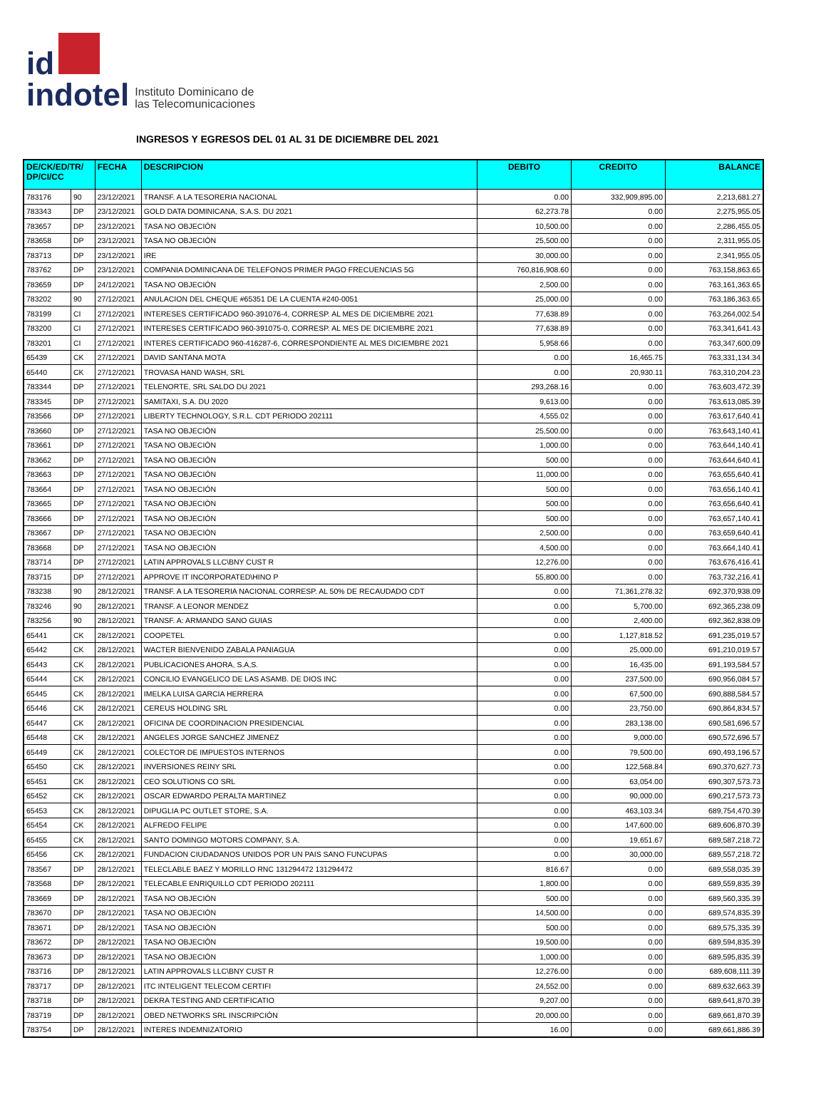id
indotel
Instituto Dominicano de
las Telecomunicaciones
INGRESOS Y EGRESOS DEL 01 AL 31 DE DICIEMBRE DEL 2021
| DE/CK/ED/TR/ DP/CI/CC | | FECHA | DESCRIPCION | DEBITO | CREDITO | BALANCE |
| --- | --- | --- | --- | --- | --- | --- |
| 783176 | 90 | 23/12/2021 | TRANSF. A LA TESORERIA NACIONAL | 0.00 | 332,909,895.00 | 2,213,681.27 |
| 783343 | DP | 23/12/2021 | GOLD DATA DOMINICANA, S.A.S. DU 2021 | 62,273.78 | 0.00 | 2,275,955.05 |
| 783657 | DP | 23/12/2021 | TASA NO OBJECIÓN | 10,500.00 | 0.00 | 2,286,455.05 |
| 783658 | DP | 23/12/2021 | TASA NO OBJECIÓN | 25,500.00 | 0.00 | 2,311,955.05 |
| 783713 | DP | 23/12/2021 | IRE | 30,000.00 | 0.00 | 2,341,955.05 |
| 783762 | DP | 23/12/2021 | COMPANIA DOMINICANA DE TELEFONOS PRIMER PAGO FRECUENCIAS 5G | 760,816,908.60 | 0.00 | 763,158,863.65 |
| 783659 | DP | 24/12/2021 | TASA NO OBJECIÓN | 2,500.00 | 0.00 | 763,161,363.65 |
| 783202 | 90 | 27/12/2021 | ANULACION DEL CHEQUE #65351 DE LA CUENTA #240-0051 | 25,000.00 | 0.00 | 763,186,363.65 |
| 783199 | CI | 27/12/2021 | INTERESES CERTIFICADO 960-391076-4, CORRESP. AL MES DE DICIEMBRE 2021 | 77,638.89 | 0.00 | 763,264,002.54 |
| 783200 | CI | 27/12/2021 | INTERESES CERTIFICADO 960-391075-0, CORRESP. AL MES DE DICIEMBRE 2021 | 77,638.89 | 0.00 | 763,341,641.43 |
| 783201 | CI | 27/12/2021 | INTERES CERTIFICADO 960-416287-6, CORRESPONDIENTE AL MES DICIEMBRE 2021 | 5,958.66 | 0.00 | 763,347,600.09 |
| 65439 | CK | 27/12/2021 | DAVID SANTANA MOTA | 0.00 | 16,465.75 | 763,331,134.34 |
| 65440 | CK | 27/12/2021 | TROVASA HAND WASH, SRL | 0.00 | 20,930.11 | 763,310,204.23 |
| 783344 | DP | 27/12/2021 | TELENORTE, SRL SALDO DU 2021 | 293,268.16 | 0.00 | 763,603,472.39 |
| 783345 | DP | 27/12/2021 | SAMITAXI, S.A. DU 2020 | 9,613.00 | 0.00 | 763,613,085.39 |
| 783566 | DP | 27/12/2021 | LIBERTY TECHNOLOGY, S.R.L. CDT PERIODO 202111 | 4,555.02 | 0.00 | 763,617,640.41 |
| 783660 | DP | 27/12/2021 | TASA NO OBJECIÓN | 25,500.00 | 0.00 | 763,643,140.41 |
| 783661 | DP | 27/12/2021 | TASA NO OBJECIÓN | 1,000.00 | 0.00 | 763,644,140.41 |
| 783662 | DP | 27/12/2021 | TASA NO OBJECIÓN | 500.00 | 0.00 | 763,644,640.41 |
| 783663 | DP | 27/12/2021 | TASA NO OBJECIÓN | 11,000.00 | 0.00 | 763,655,640.41 |
| 783664 | DP | 27/12/2021 | TASA NO OBJECIÓN | 500.00 | 0.00 | 763,656,140.41 |
| 783665 | DP | 27/12/2021 | TASA NO OBJECIÓN | 500.00 | 0.00 | 763,656,640.41 |
| 783666 | DP | 27/12/2021 | TASA NO OBJECIÓN | 500.00 | 0.00 | 763,657,140.41 |
| 783667 | DP | 27/12/2021 | TASA NO OBJECIÓN | 2,500.00 | 0.00 | 763,659,640.41 |
| 783668 | DP | 27/12/2021 | TASA NO OBJECIÓN | 4,500.00 | 0.00 | 763,664,140.41 |
| 783714 | DP | 27/12/2021 | LATIN APPROVALS LLC\BNY CUST R | 12,276.00 | 0.00 | 763,676,416.41 |
| 783715 | DP | 27/12/2021 | APPROVE IT INCORPORATED\HINO P | 55,800.00 | 0.00 | 763,732,216.41 |
| 783238 | 90 | 28/12/2021 | TRANSF. A LA TESORERIA NACIONAL CORRESP. AL 50% DE RECAUDADO CDT | 0.00 | 71,361,278.32 | 692,370,938.09 |
| 783246 | 90 | 28/12/2021 | TRANSF. A LEONOR MENDEZ | 0.00 | 5,700.00 | 692,365,238.09 |
| 783256 | 90 | 28/12/2021 | TRANSF. A: ARMANDO SANO GUIAS | 0.00 | 2,400.00 | 692,362,838.09 |
| 65441 | CK | 28/12/2021 | COOPETEL | 0.00 | 1,127,818.52 | 691,235,019.57 |
| 65442 | CK | 28/12/2021 | WACTER BIENVENIDO ZABALA PANIAGUA | 0.00 | 25,000.00 | 691,210,019.57 |
| 65443 | CK | 28/12/2021 | PUBLICACIONES AHORA, S.A,S. | 0.00 | 16,435.00 | 691,193,584.57 |
| 65444 | CK | 28/12/2021 | CONCILIO EVANGELICO DE LAS ASAMB. DE DIOS INC | 0.00 | 237,500.00 | 690,956,084.57 |
| 65445 | CK | 28/12/2021 | IMELKA LUISA GARCIA HERRERA | 0.00 | 67,500.00 | 690,888,584.57 |
| 65446 | CK | 28/12/2021 | CEREUS HOLDING SRL | 0.00 | 23,750.00 | 690,864,834.57 |
| 65447 | CK | 28/12/2021 | OFICINA DE COORDINACION PRESIDENCIAL | 0.00 | 283,138.00 | 690,581,696.57 |
| 65448 | CK | 28/12/2021 | ANGELES JORGE SANCHEZ JIMENEZ | 0.00 | 9,000.00 | 690,572,696.57 |
| 65449 | CK | 28/12/2021 | COLECTOR DE IMPUESTOS INTERNOS | 0.00 | 79,500.00 | 690,493,196.57 |
| 65450 | CK | 28/12/2021 | INVERSIONES REINY SRL | 0.00 | 122,568.84 | 690,370,627.73 |
| 65451 | CK | 28/12/2021 | CEO SOLUTIONS CO SRL | 0.00 | 63,054.00 | 690,307,573.73 |
| 65452 | CK | 28/12/2021 | OSCAR EDWARDO PERALTA MARTINEZ | 0.00 | 90,000.00 | 690,217,573.73 |
| 65453 | CK | 28/12/2021 | DIPUGLIA PC OUTLET STORE, S.A. | 0.00 | 463,103.34 | 689,754,470.39 |
| 65454 | CK | 28/12/2021 | ALFREDO FELIPE | 0.00 | 147,600.00 | 689,606,870.39 |
| 65455 | CK | 28/12/2021 | SANTO DOMINGO MOTORS COMPANY, S.A. | 0.00 | 19,651.67 | 689,587,218.72 |
| 65456 | CK | 28/12/2021 | FUNDACION CIUDADANOS UNIDOS POR UN PAIS SANO FUNCUPAS | 0.00 | 30,000.00 | 689,557,218.72 |
| 783567 | DP | 28/12/2021 | TELECLABLE BAEZ Y MORILLO RNC 131294472 131294472 | 816.67 | 0.00 | 689,558,035.39 |
| 783568 | DP | 28/12/2021 | TELECABLE ENRIQUILLO CDT PERIODO 202111 | 1,800.00 | 0.00 | 689,559,835.39 |
| 783669 | DP | 28/12/2021 | TASA NO OBJECIÓN | 500.00 | 0.00 | 689,560,335.39 |
| 783670 | DP | 28/12/2021 | TASA NO OBJECIÓN | 14,500.00 | 0.00 | 689,574,835.39 |
| 783671 | DP | 28/12/2021 | TASA NO OBJECIÓN | 500.00 | 0.00 | 689,575,335.39 |
| 783672 | DP | 28/12/2021 | TASA NO OBJECIÓN | 19,500.00 | 0.00 | 689,594,835.39 |
| 783673 | DP | 28/12/2021 | TASA NO OBJECIÓN | 1,000.00 | 0.00 | 689,595,835.39 |
| 783716 | DP | 28/12/2021 | LATIN APPROVALS LLC\BNY CUST R | 12,276.00 | 0.00 | 689,608,111.39 |
| 783717 | DP | 28/12/2021 | ITC INTELIGENT TELECOM CERTIFI | 24,552.00 | 0.00 | 689,632,663.39 |
| 783718 | DP | 28/12/2021 | DEKRA TESTING AND CERTIFICATIO | 9,207.00 | 0.00 | 689,641,870.39 |
| 783719 | DP | 28/12/2021 | OBED NETWORKS SRL INSCRIPCIÓN | 20,000.00 | 0.00 | 689,661,870.39 |
| 783754 | DP | 28/12/2021 | INTERES INDEMNIZATORIO | 16.00 | 0.00 | 689,661,886.39 |